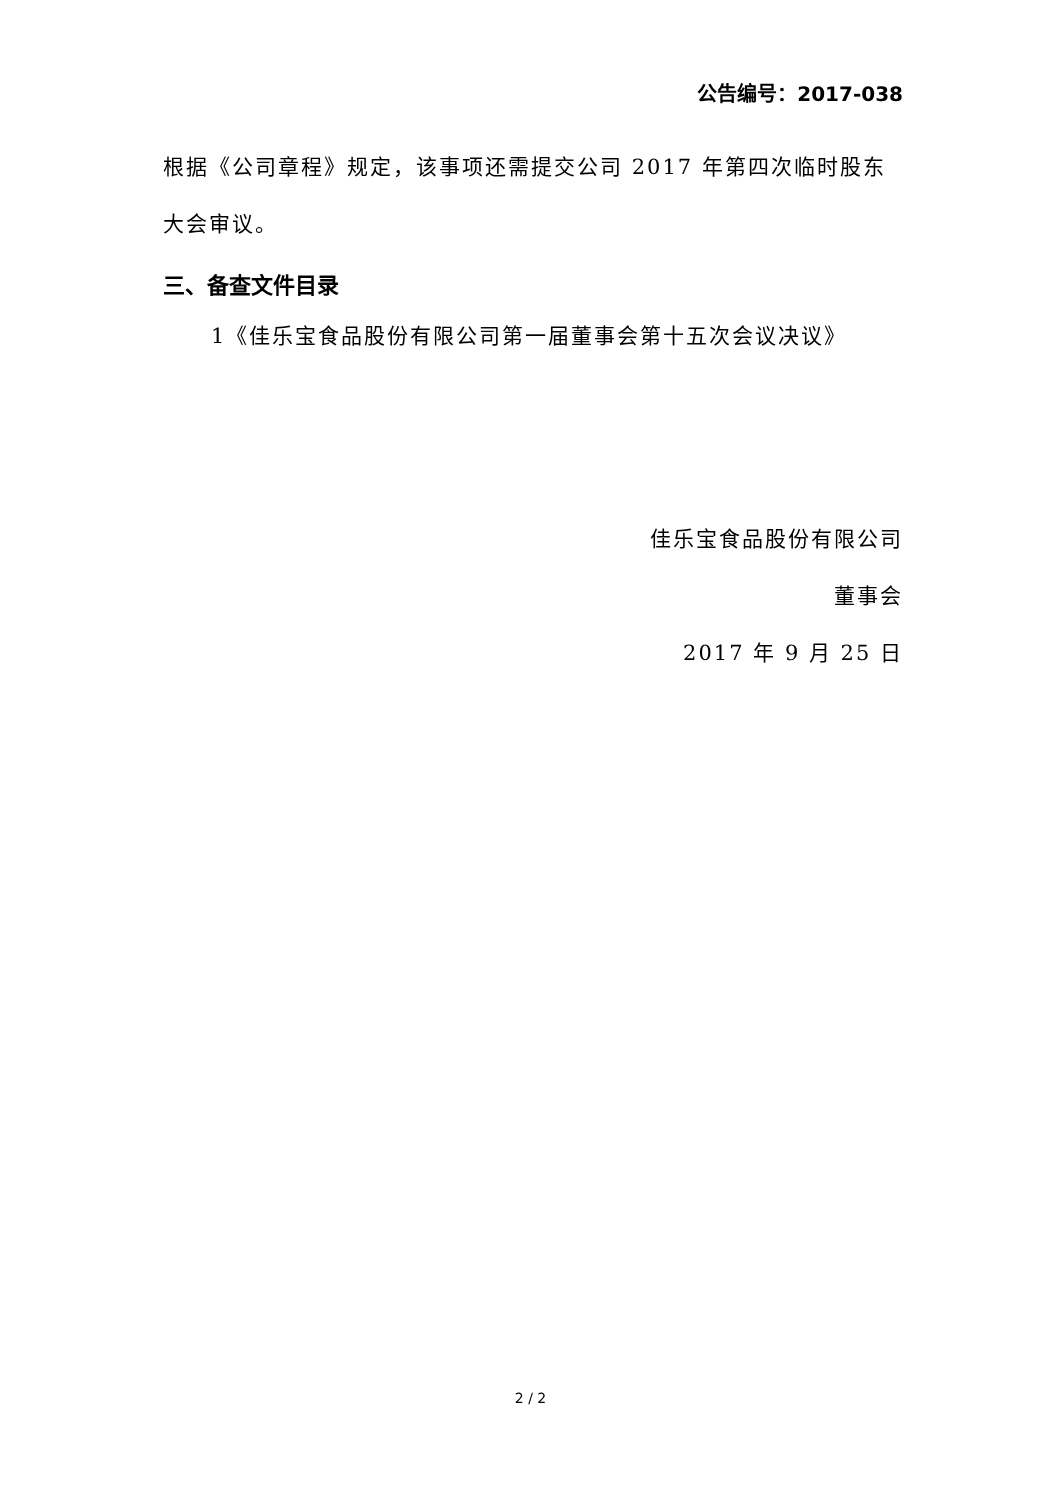公告编号：2017-038
根据《公司章程》规定，该事项还需提交公司 2017 年第四次临时股东大会审议。
三、备查文件目录
1《佳乐宝食品股份有限公司第一届董事会第十五次会议决议》
佳乐宝食品股份有限公司
董事会
2017 年 9 月 25 日
2 / 2